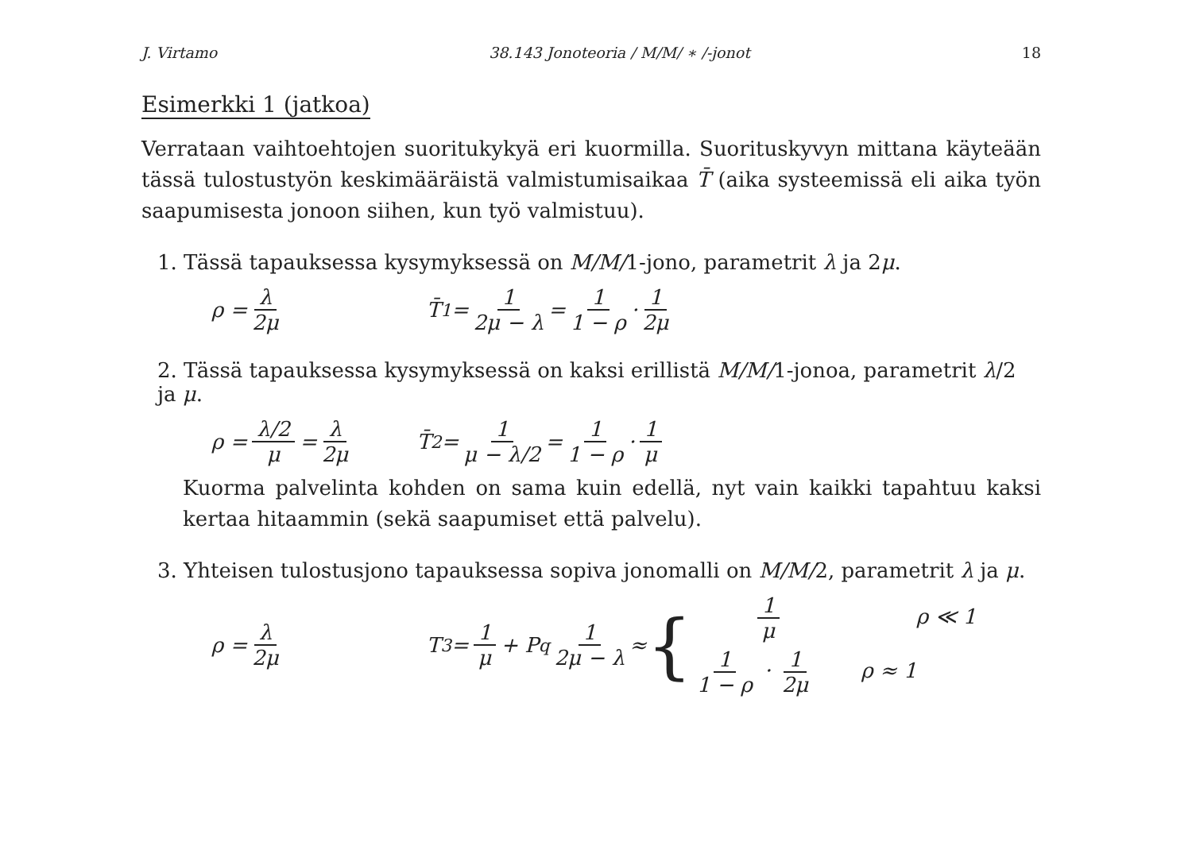J. Virtamo 38.143 Jonoteoria / M/M/ ∗ /-jonot 18
Esimerkki 1 (jatkoa)
Verrataan vaihtoehtojen suoritukykyä eri kuormilla. Suorituskyvyn mittana käyteään tässä tulostustyön keskimääräistä valmistumisaikaa T̄ (aika systeemissä eli aika työn saapumisesta jonoon siihen, kun työ valmistuu).
1. Tässä tapauksessa kysymyksessä on M/M/1-jono, parametrit λ ja 2μ.
ρ = λ 2μ T̄<sub>1</sub> = 1 2μ − λ = 1 1 − ρ · 1 2μ
2. Tässä tapauksessa kysymyksessä on kaksi erillistä M/M/1-jonoa, parametrit λ/2 ja μ.
ρ = λ/2 μ = λ 2μ T̄<sub>2</sub> = 1 μ − λ/2 = 1 1 − ρ · 1 μ
Kuorma palvelinta kohden on sama kuin edellä, nyt vain kaikki tapahtuu kaksi kertaa hitaammin (sekä saapumiset että palvelu).
3. Yhteisen tulostusjono tapauksessa sopiva jonomalli on M/M/2, parametrit λ ja μ.
ρ = λ 2μ T<sub>3</sub> = 1 μ + P<sub>q</sub> 1 2μ − λ ≈ {
1 μ ρ ≪ 1
1 1 − ρ · 1 2μ ρ ≈ 1